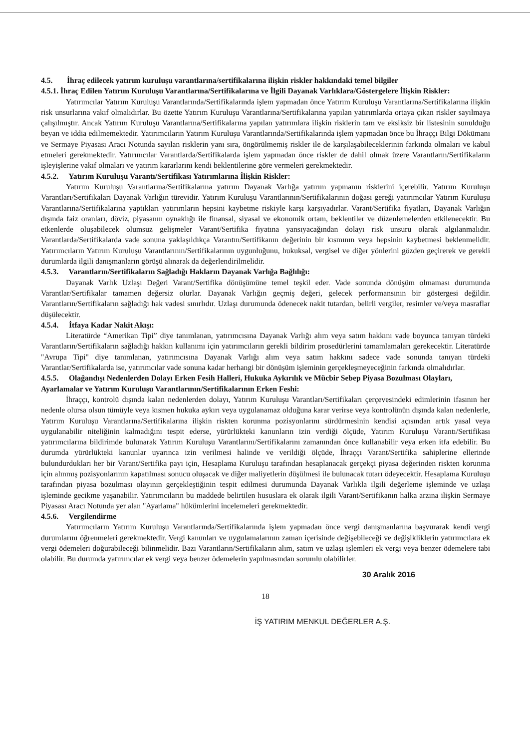4.5. İhraç edilecek yatırım kuruluşu varantlarına/sertifikalarına ilişkin riskler hakkındaki temel bilgiler
4.5.1. İhraç Edilen Yatırım Kuruluşu Varantlarına/Sertifikalarına ve İlgili Dayanak Varlıklara/Göstergelere İlişkin Riskler:
Yatırımcılar Yatırım Kuruluşu Varantlarında/Sertifikalarında işlem yapmadan önce Yatırım Kuruluşu Varantlarına/Sertifikalarına ilişkin risk unsurlarına vakıf olmalıdırlar. Bu özette Yatırım Kuruluşu Varantlarına/Sertifikalarına yapılan yatırımlarda ortaya çıkan riskler sayılmaya çalışılmıştır. Ancak Yatırım Kuruluşu Varantlarına/Sertifikalarına yapılan yatırımlara ilişkin risklerin tam ve eksiksiz bir listesinin sunulduğu beyan ve iddia edilmemektedir. Yatırımcıların Yatırım Kuruluşu Varantlarında/Sertifikalarında işlem yapmadan önce bu İhraççı Bilgi Dökümanı ve Sermaye Piyasası Aracı Notunda sayılan risklerin yanı sıra, öngörülmemiş riskler ile de karşılaşabileceklerinin farkında olmaları ve kabul etmeleri gerekmektedir. Yatırımcılar Varantlarda/Sertifikalarda işlem yapmadan önce riskler de dahil olmak üzere Varantların/Sertifikaların işleyişlerine vakıf olmaları ve yatırım kararlarını kendi beklentilerine göre vermeleri gerekmektedir.
4.5.2. Yatırım Kuruluşu Varantı/Sertifikası Yatırımlarına İlişkin Riskler:
Yatırım Kuruluşu Varantlarına/Sertifikalarına yatırım Dayanak Varlığa yatırım yapmanın risklerini içerebilir. Yatırım Kuruluşu Varantları/Sertifikaları Dayanak Varlığın türevidir. Yatırım Kuruluşu Varantlarının/Sertifikalarının doğası gereği yatırımcılar Yatırım Kuruluşu Varantlarına/Sertifikalarına yaptıkları yatırımların hepsini kaybetme riskiyle karşı karşıyadırlar. Varant/Sertifika fiyatları, Dayanak Varlığın dışında faiz oranları, döviz, piyasanın oynaklığı ile finansal, siyasal ve ekonomik ortam, beklentiler ve düzenlemelerden etkilenecektir. Bu etkenlerde oluşabilecek olumsuz gelişmeler Varant/Sertifika fiyatına yansıyacağından dolayı risk unsuru olarak algılanmalıdır. Varantlarda/Sertifikalarda vade sonuna yaklaşıldıkça Varantın/Sertifikanın değerinin bir kısmının veya hepsinin kaybetmesi beklenmelidir. Yatırımcıların Yatırım Kuruluşu Varantlarının/Sertifikalarının uygunluğunu, hukuksal, vergisel ve diğer yönlerini gözden geçirerek ve gerekli durumlarda ilgili danışmanların görüşü alınarak da değerlendirilmelidir.
4.5.3. Varantların/Sertifikaların Sağladığı Hakların Dayanak Varlığa Bağlılığı:
Dayanak Varlık Uzlaşı Değeri Varant/Sertifika dönüşümüne temel teşkil eder. Vade sonunda dönüşüm olmaması durumunda Varantlar/Sertifikalar tamamen değersiz olurlar. Dayanak Varlığın geçmiş değeri, gelecek performansının bir göstergesi değildir. Varantların/Sertifikaların sağladığı hak vadesi sınırlıdır. Uzlaşı durumunda ödenecek nakit tutardan, belirli vergiler, resimler ve/veya masraflar düşülecektir.
4.5.4. İtfaya Kadar Nakit Akışı:
Literatürde “Amerikan Tipi” diye tanımlanan, yatırımcısına Dayanak Varlığı alım veya satım hakkını vade boyunca tanıyan türdeki Varantların/Sertifikaların sağladığı hakkın kullanımı için yatırımcıların gerekli bildirim prosedürlerini tamamlamaları gerekecektir. Literatürde "Avrupa Tipi" diye tanımlanan, yatırımcısına Dayanak Varlığı alım veya satım hakkını sadece vade sonunda tanıyan türdeki Varantlar/Sertifikalarda ise, yatırımcılar vade sonuna kadar herhangi bir dönüşüm işleminin gerçekleşmeyeceğinin farkında olmalıdırlar.
4.5.5. Olağandışı Nedenlerden Dolayı Erken Fesih Halleri, Hukuka Aykırılık ve Mücbir Sebep Piyasa Bozulması Olayları, Ayarlamalar ve Yatırım Kuruluşu Varantlarının/Sertifikalarının Erken Feshi:
İhraççı, kontrolü dışında kalan nedenlerden dolayı, Yatırım Kuruluşu Varantları/Sertifikaları çerçevesindeki edimlerinin ifasının her nedenle olursa olsun tümüyle veya kısmen hukuka aykırı veya uygulanamaz olduğuna karar verirse veya kontrolünün dışında kalan nedenlerle, Yatırım Kuruluşu Varantlarına/Sertifikalarına ilişkin riskten korunma pozisyonlarını sürdürmesinin kendisi açısından artık yasal veya uygulanabilir niteliğinin kalmadığını tespit ederse, yürürlükteki kanunların izin verdiği ölçüde, Yatırım Kuruluşu Varantı/Sertifikası yatırımcılarına bildirimde bulunarak Yatırım Kuruluşu Varantlarını/Sertifikalarını zamanından önce kullanabilir veya erken itfa edebilir. Bu durumda yürürlükteki kanunlar uyarınca izin verilmesi halinde ve verildiği ölçüde, İhraççı Varant/Sertifika sahiplerine ellerinde bulundurdukları her bir Varant/Sertifika payı için, Hesaplama Kuruluşu tarafından hesaplanacak gerçekçi piyasa değerinden riskten korunma için alınmış pozisyonlarının kapatılması sonucu oluşacak ve diğer maliyetlerin düşülmesi ile bulunacak tutarı ödeyecektir. Hesaplama Kuruluşu tarafından piyasa bozulması olayının gerçekleştiğinin tespit edilmesi durumunda Dayanak Varlıkla ilgili değerleme işleminde ve uzlaşı işleminde gecikme yaşanabilir. Yatırımcıların bu maddede belirtilen hususlara ek olarak ilgili Varant/Sertifikanın halka arzına ilişkin Sermaye Piyasası Aracı Notunda yer alan "Ayarlama" hükümlerini incelemeleri gerekmektedir.
4.5.6. Vergilendirme
Yatırımcıların Yatırım Kuruluşu Varantlarında/Sertifikalarında işlem yapmadan önce vergi danışmanlarına başvurarak kendi vergi durumlarını öğrenmeleri gerekmektedir. Vergi kanunları ve uygulamalarının zaman içerisinde değişebileceği ve değişikliklerin yatırımcılara ek vergi ödemeleri doğurabileceği bilinmelidir. Bazı Varantların/Sertifikaların alım, satım ve uzlaşı işlemleri ek vergi veya benzer ödemelere tabi olabilir. Bu durumda yatırımcılar ek vergi veya benzer ödemelerin yapılmasından sorumlu olabilirler.
30 Aralık 2016
18
İŞ YATIRIM MENKUL DEĞERLER A.Ş.